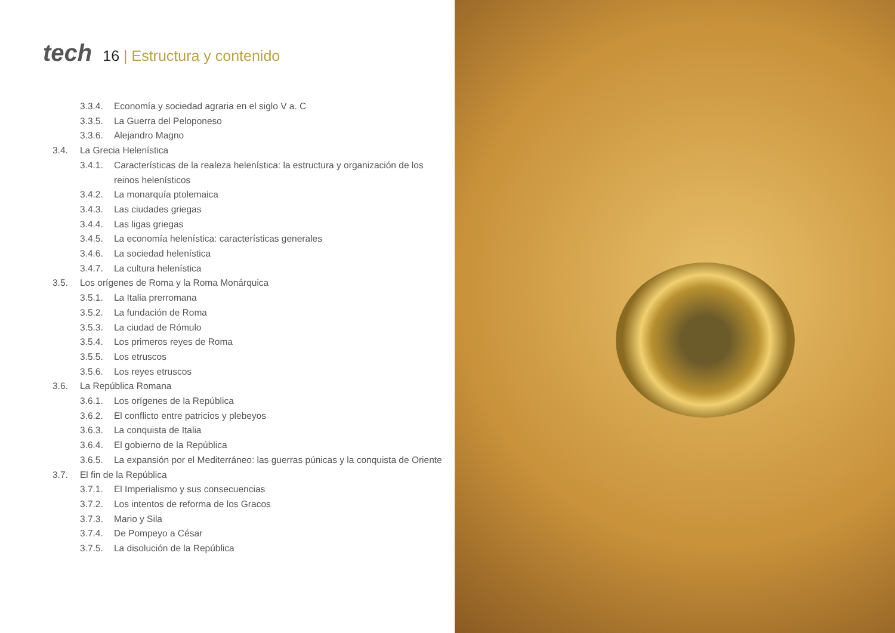tech
16 | Estructura y contenido
3.3.4. Economía y sociedad agraria en el siglo V a. C
3.3.5. La Guerra del Peloponeso
3.3.6. Alejandro Magno
3.4. La Grecia Helenística
3.4.1. Características de la realeza helenística: la estructura y organización de los reinos helenísticos
3.4.2. La monarquía ptolemaica
3.4.3. Las ciudades griegas
3.4.4. Las ligas griegas
3.4.5. La economía helenística: características generales
3.4.6. La sociedad helenística
3.4.7. La cultura helenística
3.5. Los orígenes de Roma y la Roma Monárquica
3.5.1. La Italia prerromana
3.5.2. La fundación de Roma
3.5.3. La ciudad de Rómulo
3.5.4. Los primeros reyes de Roma
3.5.5. Los etruscos
3.5.6. Los reyes etruscos
3.6. La República Romana
3.6.1. Los orígenes de la República
3.6.2. El conflicto entre patricios y plebeyos
3.6.3. La conquista de Italia
3.6.4. El gobierno de la República
3.6.5. La expansión por el Mediterráneo: las guerras púnicas y la conquista de Oriente
3.7. El fin de la República
3.7.1. El Imperialismo y sus consecuencias
3.7.2. Los intentos de reforma de los Gracos
3.7.3. Mario y Sila
3.7.4. De Pompeyo a César
3.7.5. La disolución de la República